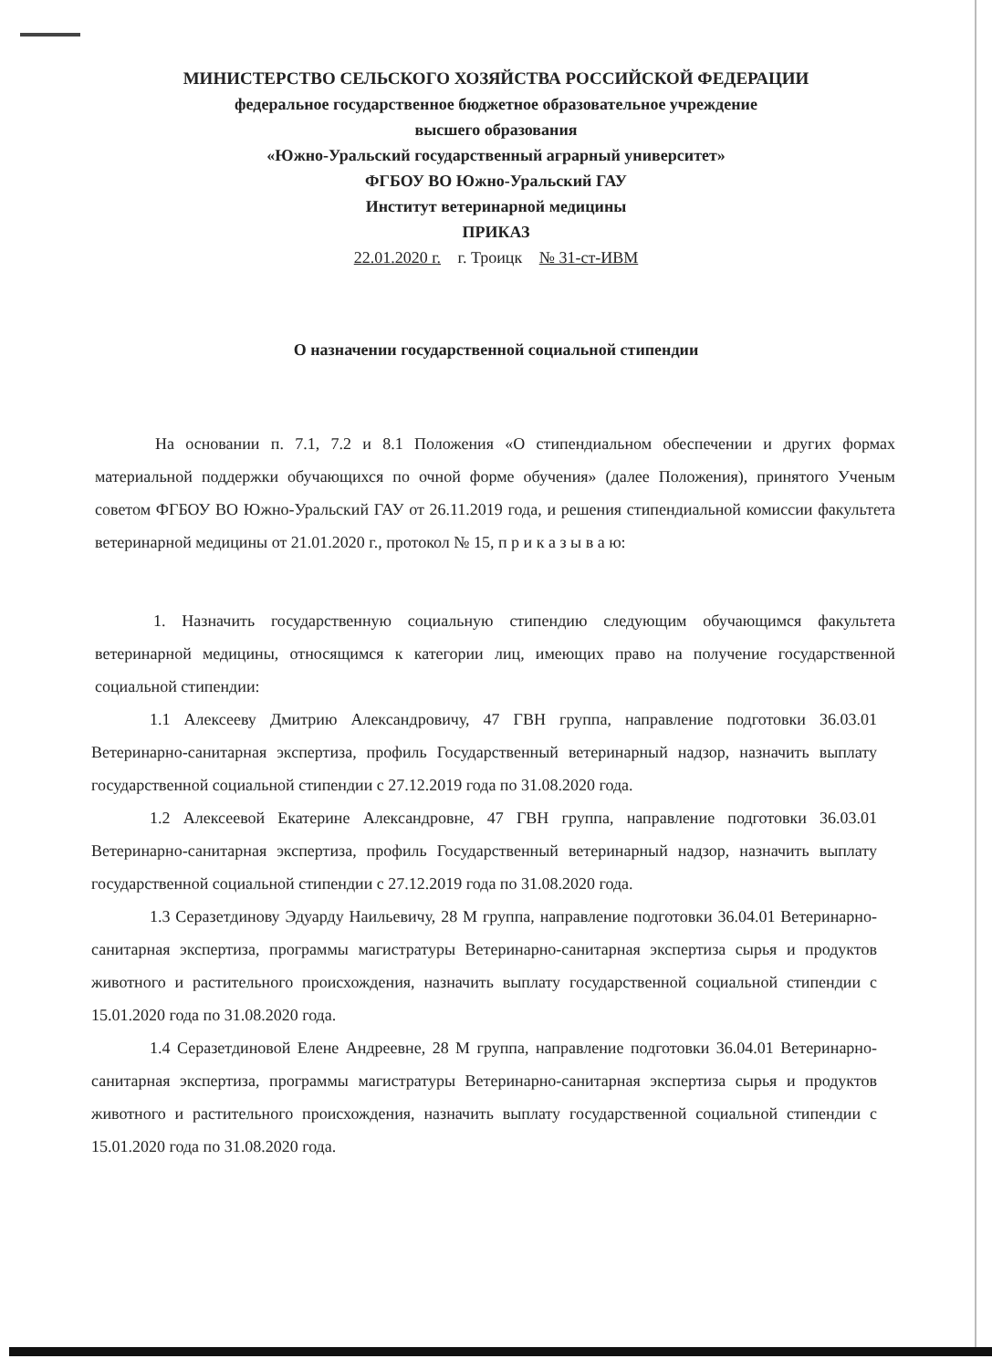МИНИСТЕРСТВО СЕЛЬСКОГО ХОЗЯЙСТВА РОССИЙСКОЙ ФЕДЕРАЦИИ
федеральное государственное бюджетное образовательное учреждение
высшего образования
«Южно-Уральский государственный аграрный университет»
ФГБОУ ВО Южно-Уральский ГАУ
Институт ветеринарной медицины
ПРИКАЗ
22.01.2020 г. г. Троицк № 31-ст-ИВМ
О назначении государственной социальной стипендии
На основании п. 7.1, 7.2 и 8.1 Положения «О стипендиальном обеспечении и других формах материальной поддержки обучающихся по очной форме обучения» (далее Положения), принятого Ученым советом ФГБОУ ВО Южно-Уральский ГАУ от 26.11.2019 года, и решения стипендиальной комиссии факультета ветеринарной медицины от 21.01.2020 г., протокол № 15, п р и к а з ы в а ю:
1. Назначить государственную социальную стипендию следующим обучающимся факультета ветеринарной медицины, относящимся к категории лиц, имеющих право на получение государственной социальной стипендии:
1.1 Алексееву Дмитрию Александровичу, 47 ГВН группа, направление подготовки 36.03.01 Ветеринарно-санитарная экспертиза, профиль Государственный ветеринарный надзор, назначить выплату государственной социальной стипендии с 27.12.2019 года по 31.08.2020 года.
1.2 Алексеевой Екатерине Александровне, 47 ГВН группа, направление подготовки 36.03.01 Ветеринарно-санитарная экспертиза, профиль Государственный ветеринарный надзор, назначить выплату государственной социальной стипендии с 27.12.2019 года по 31.08.2020 года.
1.3 Серазетдинову Эдуарду Наильевичу, 28 М группа, направление подготовки 36.04.01 Ветеринарно-санитарная экспертиза, программы магистратуры Ветеринарно-санитарная экспертиза сырья и продуктов животного и растительного происхождения, назначить выплату государственной социальной стипендии с 15.01.2020 года по 31.08.2020 года.
1.4 Серазетдиновой Елене Андреевне, 28 М группа, направление подготовки 36.04.01 Ветеринарно-санитарная экспертиза, программы магистратуры Ветеринарно-санитарная экспертиза сырья и продуктов животного и растительного происхождения, назначить выплату государственной социальной стипендии с 15.01.2020 года по 31.08.2020 года.